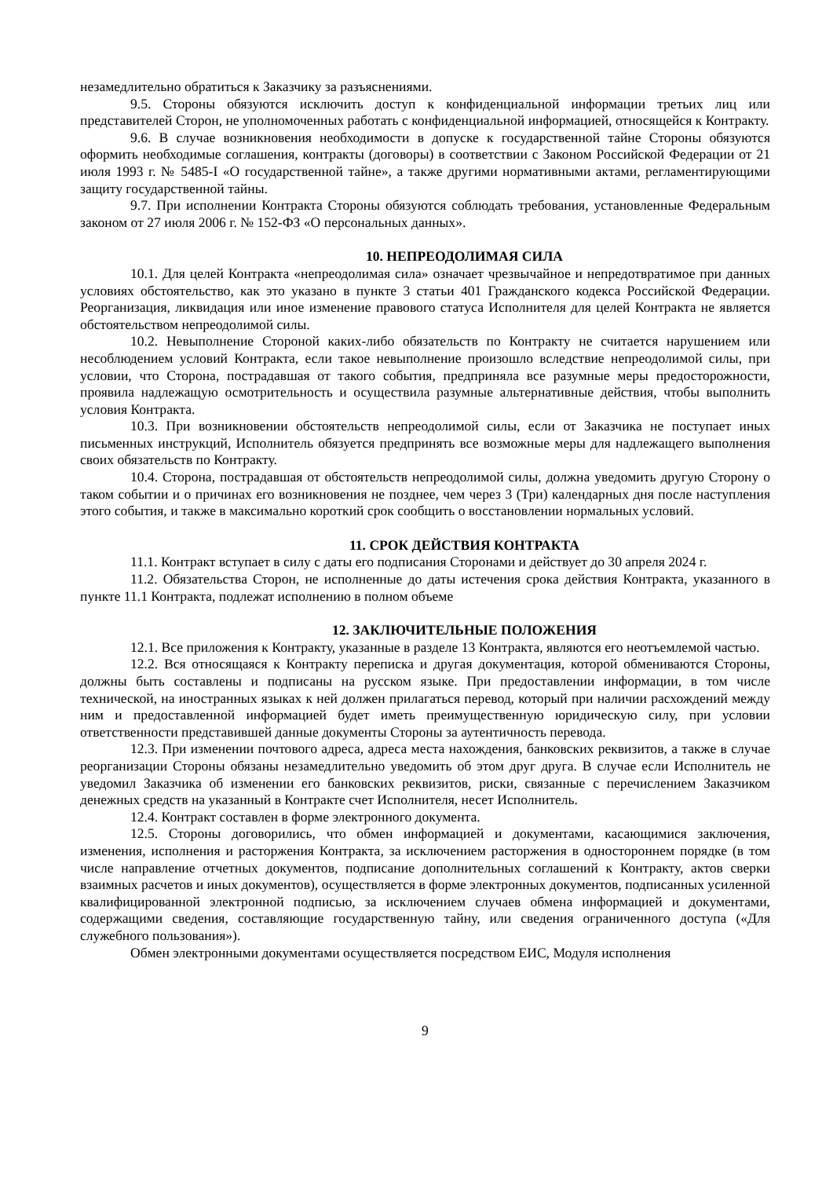незамедлительно обратиться к Заказчику за разъяснениями.
9.5. Стороны обязуются исключить доступ к конфиденциальной информации третьих лиц или представителей Сторон, не уполномоченных работать с конфиденциальной информацией, относящейся к Контракту.
9.6. В случае возникновения необходимости в допуске к государственной тайне Стороны обязуются оформить необходимые соглашения, контракты (договоры) в соответствии с Законом Российской Федерации от 21 июля 1993 г. № 5485-I «О государственной тайне», а также другими нормативными актами, регламентирующими защиту государственной тайны.
9.7. При исполнении Контракта Стороны обязуются соблюдать требования, установленные Федеральным законом от 27 июля 2006 г. № 152-ФЗ «О персональных данных».
10. НЕПРЕОДОЛИМАЯ СИЛА
10.1. Для целей Контракта «непреодолимая сила» означает чрезвычайное и непредотвратимое при данных условиях обстоятельство, как это указано в пункте 3 статьи 401 Гражданского кодекса Российской Федерации. Реорганизация, ликвидация или иное изменение правового статуса Исполнителя для целей Контракта не является обстоятельством непреодолимой силы.
10.2. Невыполнение Стороной каких-либо обязательств по Контракту не считается нарушением или несоблюдением условий Контракта, если такое невыполнение произошло вследствие непреодолимой силы, при условии, что Сторона, пострадавшая от такого события, предприняла все разумные меры предосторожности, проявила надлежащую осмотрительность и осуществила разумные альтернативные действия, чтобы выполнить условия Контракта.
10.3. При возникновении обстоятельств непреодолимой силы, если от Заказчика не поступает иных письменных инструкций, Исполнитель обязуется предпринять все возможные меры для надлежащего выполнения своих обязательств по Контракту.
10.4. Сторона, пострадавшая от обстоятельств непреодолимой силы, должна уведомить другую Сторону о таком событии и о причинах его возникновения не позднее, чем через 3 (Три) календарных дня после наступления этого события, и также в максимально короткий срок сообщить о восстановлении нормальных условий.
11. СРОК ДЕЙСТВИЯ КОНТРАКТА
11.1. Контракт вступает в силу с даты его подписания Сторонами и действует до 30 апреля 2024 г.
11.2. Обязательства Сторон, не исполненные до даты истечения срока действия Контракта, указанного в пункте 11.1 Контракта, подлежат исполнению в полном объеме
12. ЗАКЛЮЧИТЕЛЬНЫЕ ПОЛОЖЕНИЯ
12.1. Все приложения к Контракту, указанные в разделе 13 Контракта, являются его неотъемлемой частью.
12.2. Вся относящаяся к Контракту переписка и другая документация, которой обмениваются Стороны, должны быть составлены и подписаны на русском языке. При предоставлении информации, в том числе технической, на иностранных языках к ней должен прилагаться перевод, который при наличии расхождений между ним и предоставленной информацией будет иметь преимущественную юридическую силу, при условии ответственности представившей данные документы Стороны за аутентичность перевода.
12.3. При изменении почтового адреса, адреса места нахождения, банковских реквизитов, а также в случае реорганизации Стороны обязаны незамедлительно уведомить об этом друг друга. В случае если Исполнитель не уведомил Заказчика об изменении его банковских реквизитов, риски, связанные с перечислением Заказчиком денежных средств на указанный в Контракте счет Исполнителя, несет Исполнитель.
12.4. Контракт составлен в форме электронного документа.
12.5. Стороны договорились, что обмен информацией и документами, касающимися заключения, изменения, исполнения и расторжения Контракта, за исключением расторжения в одностороннем порядке (в том числе направление отчетных документов, подписание дополнительных соглашений к Контракту, актов сверки взаимных расчетов и иных документов), осуществляется в форме электронных документов, подписанных усиленной квалифицированной электронной подписью, за исключением случаев обмена информацией и документами, содержащими сведения, составляющие государственную тайну, или сведения ограниченного доступа («Для служебного пользования»).
Обмен электронными документами осуществляется посредством ЕИС, Модуля исполнения
9